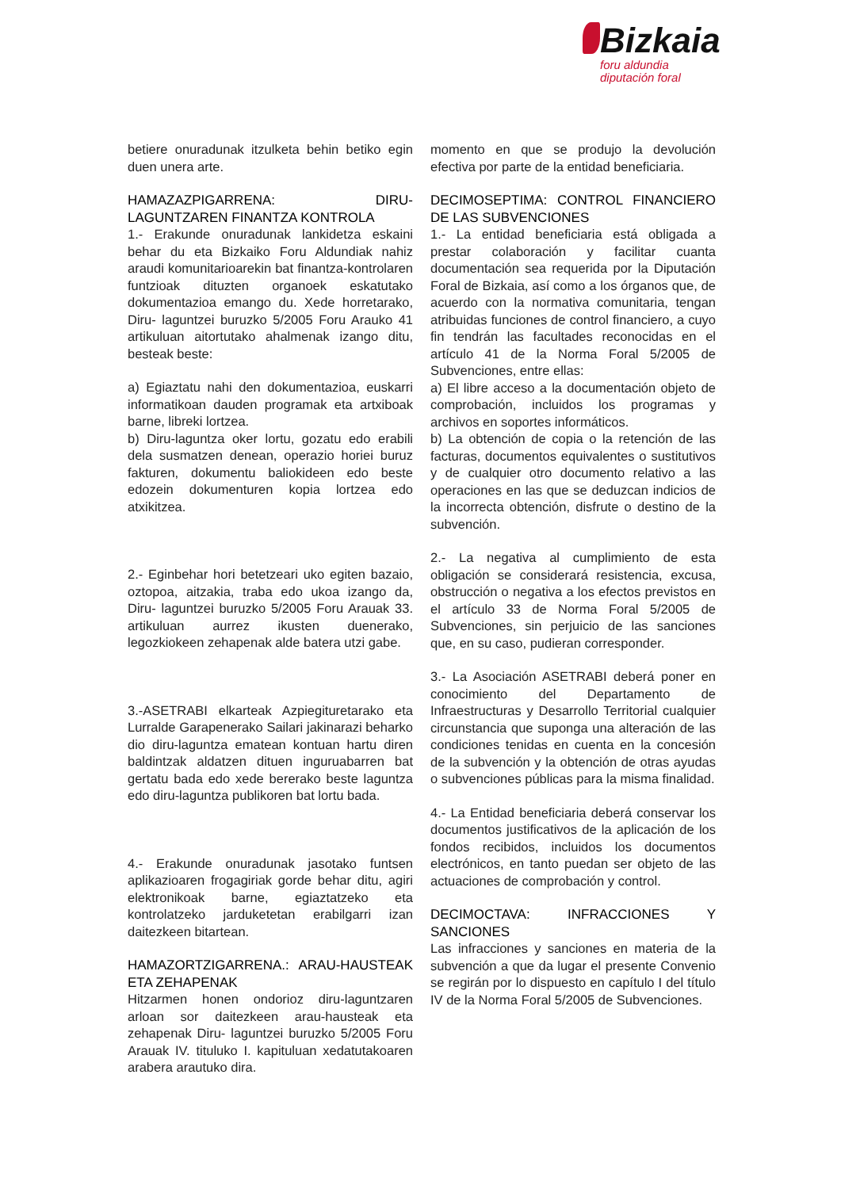Bizkaia
foru aldundia
diputación foral
betiere onuradunak itzulketa behin betiko egin duen unera arte.
HAMAZAZPIGARRENA: DIRU-LAGUNTZAREN FINANTZA KONTROLA
1.- Erakunde onuradunak lankidetza eskaini behar du eta Bizkaiko Foru Aldundiak nahiz araudi komunitarioarekin bat finantza-kontrolaren funtzioak dituzten organoek eskatutako dokumentazioa emango du. Xede horretarako, Diru- laguntzei buruzko 5/2005 Foru Arauko 41 artikuluan aitortutako ahalmenak izango ditu, besteak beste:
a) Egiaztatu nahi den dokumentazioa, euskarri informatikoan dauden programak eta artxiboak barne, libreki lortzea.
b) Diru-laguntza oker lortu, gozatu edo erabili dela susmatzen denean, operazio horiei buruz fakturen, dokumentu baliokideen edo beste edozein dokumenturen kopia lortzea edo atxikitzea.
2.- Eginbehar hori betetzeari uko egiten bazaio, oztopoa, aitzakia, traba edo ukoa izango da, Diru- laguntzei buruzko 5/2005 Foru Arauak 33. artikuluan aurrez ikusten duenerako, legozkiokeen zehapenak alde batera utzi gabe.
3.-ASETRABI elkarteak Azpiegituretarako eta Lurralde Garapenerako Sailari jakinarazi beharko dio diru-laguntza ematean kontuan hartu diren baldintzak aldatzen dituen inguruabarren bat gertatu bada edo xede bererako beste laguntza edo diru-laguntza publikoren bat lortu bada.
4.- Erakunde onuradunak jasotako funtsen aplikazioaren frogagiriak gorde behar ditu, agiri elektronikoak barne, egiaztatzeko eta kontrolatzeko jarduketetan erabilgarri izan daitezkeen bitartean.
HAMAZORTZIGARRENA.: ARAU-HAUSTEAK ETA ZEHAPENAK
Hitzarmen honen ondorioz diru-laguntzaren arloan sor daitezkeen arau-hausteak eta zehapenak Diru- laguntzei buruzko 5/2005 Foru Arauak IV. tituluko I. kapituluan xedatutakoaren arabera arautuko dira.
momento en que se produjo la devolución efectiva por parte de la entidad beneficiaria.
DECIMOSEPTIMA: CONTROL FINANCIERO DE LAS SUBVENCIONES
1.- La entidad beneficiaria está obligada a prestar colaboración y facilitar cuanta documentación sea requerida por la Diputación Foral de Bizkaia, así como a los órganos que, de acuerdo con la normativa comunitaria, tengan atribuidas funciones de control financiero, a cuyo fin tendrán las facultades reconocidas en el artículo 41 de la Norma Foral 5/2005 de Subvenciones, entre ellas:
a) El libre acceso a la documentación objeto de comprobación, incluidos los programas y archivos en soportes informáticos.
b) La obtención de copia o la retención de las facturas, documentos equivalentes o sustitutivos y de cualquier otro documento relativo a las operaciones en las que se deduzcan indicios de la incorrecta obtención, disfrute o destino de la subvención.
2.- La negativa al cumplimiento de esta obligación se considerará resistencia, excusa, obstrucción o negativa a los efectos previstos en el artículo 33 de Norma Foral 5/2005 de Subvenciones, sin perjuicio de las sanciones que, en su caso, pudieran corresponder.
3.- La Asociación ASETRABI deberá poner en conocimiento del Departamento de Infraestructuras y Desarrollo Territorial cualquier circunstancia que suponga una alteración de las condiciones tenidas en cuenta en la concesión de la subvención y la obtención de otras ayudas o subvenciones públicas para la misma finalidad.
4.- La Entidad beneficiaria deberá conservar los documentos justificativos de la aplicación de los fondos recibidos, incluidos los documentos electrónicos, en tanto puedan ser objeto de las actuaciones de comprobación y control.
DECIMOCTAVA: INFRACCIONES Y SANCIONES
Las infracciones y sanciones en materia de la subvención a que da lugar el presente Convenio se regirán por lo dispuesto en capítulo I del título IV de la Norma Foral 5/2005 de Subvenciones.